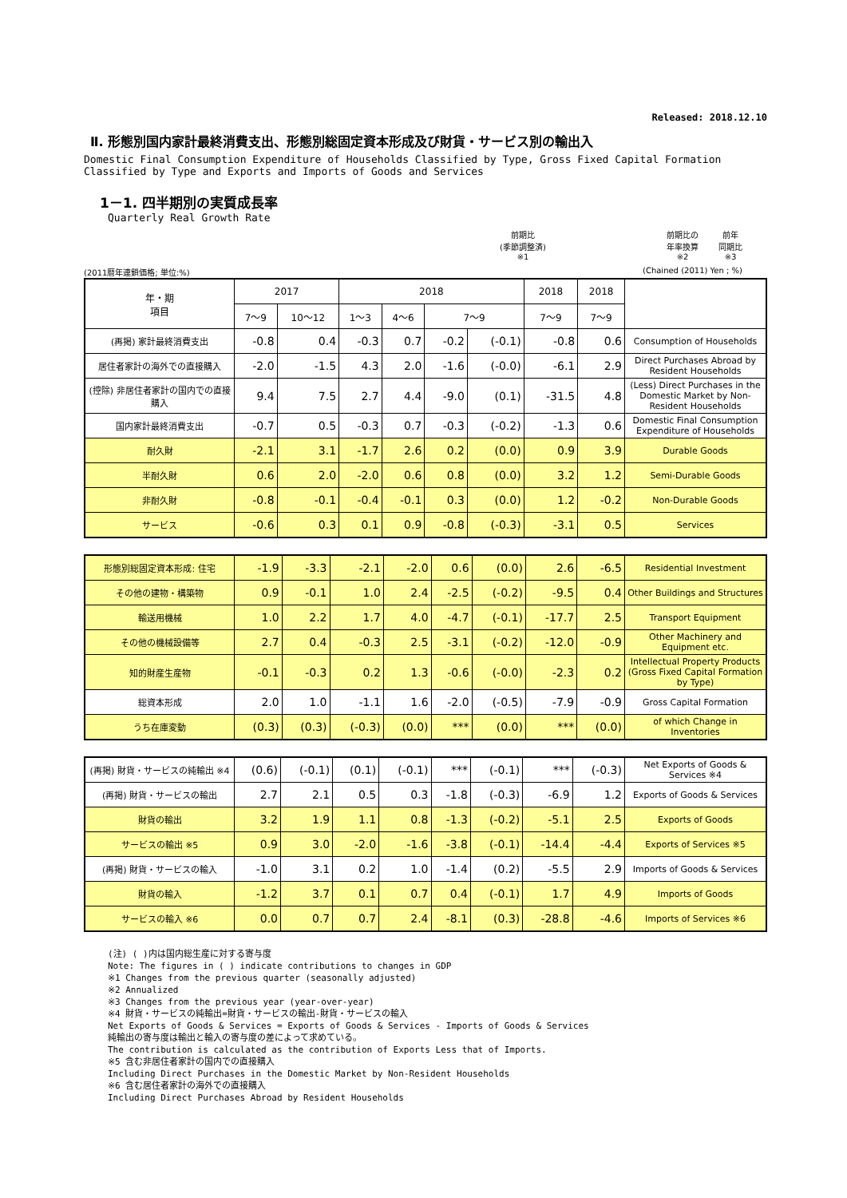Released: 2018.12.10
Ⅱ. 形態別国内家計最終消費支出、形態別総固定資本形成及び財貨・サービス別の輸出入
Domestic Final Consumption Expenditure of Households Classified by Type, Gross Fixed Capital Formation
Classified by Type and Exports and Imports of Goods and Services
1－1. 四半期別の実質成長率
Quarterly Real Growth Rate
前期比
(季節調整済)
※1 前期比の
年率換算
※2 前年
同期比
※3
(2011暦年連鎖価格; 単位:%) (Chained (2011) Yen ; %)
| 年・期 項目 | 2017 | | 2018 | | | | 2018 | 2018 | |
| --- | --- | --- | --- | --- | --- | --- | --- | --- | --- |
| | 7～9 | 10～12 | 1～3 | 4～6 | 7～9 | | 7～9 | 7～9 | |
| (再掲) 家計最終消費支出 | -0.8 | 0.4 | -0.3 | 0.7 | -0.2 | (-0.1) | -0.8 | 0.6 | Consumption of Households |
| 居住者家計の海外での直接購入 | -2.0 | -1.5 | 4.3 | 2.0 | -1.6 | (-0.0) | -6.1 | 2.9 | Direct Purchases Abroad by Resident Households |
| (控除) 非居住者家計の国内での直接購入 | 9.4 | 7.5 | 2.7 | 4.4 | -9.0 | (0.1) | -31.5 | 4.8 | (Less) Direct Purchases in the Domestic Market by Non-Resident Households |
| 国内家計最終消費支出 | -0.7 | 0.5 | -0.3 | 0.7 | -0.3 | (-0.2) | -1.3 | 0.6 | Domestic Final Consumption Expenditure of Households |
| 耐久財 | -2.1 | 3.1 | -1.7 | 2.6 | 0.2 | (0.0) | 0.9 | 3.9 | Durable Goods |
| 半耐久財 | 0.6 | 2.0 | -2.0 | 0.6 | 0.8 | (0.0) | 3.2 | 1.2 | Semi-Durable Goods |
| 非耐久財 | -0.8 | -0.1 | -0.4 | -0.1 | 0.3 | (0.0) | 1.2 | -0.2 | Non-Durable Goods |
| サービス | -0.6 | 0.3 | 0.1 | 0.9 | -0.8 | (-0.3) | -3.1 | 0.5 | Services |
| 形態別総固定資本形成: 住宅 | -1.9 | -3.3 | -2.1 | -2.0 | 0.6 | (0.0) | 2.6 | -6.5 | Residential Investment |
| その他の建物・構築物 | 0.9 | -0.1 | 1.0 | 2.4 | -2.5 | (-0.2) | -9.5 | 0.4 | Other Buildings and Structures |
| 輸送用機械 | 1.0 | 2.2 | 1.7 | 4.0 | -4.7 | (-0.1) | -17.7 | 2.5 | Transport Equipment |
| その他の機械設備等 | 2.7 | 0.4 | -0.3 | 2.5 | -3.1 | (-0.2) | -12.0 | -0.9 | Other Machinery and Equipment etc. |
| 知的財産生産物 | -0.1 | -0.3 | 0.2 | 1.3 | -0.6 | (-0.0) | -2.3 | 0.2 | Intellectual Property Products (Gross Fixed Capital Formation by Type) |
| 総資本形成 | 2.0 | 1.0 | -1.1 | 1.6 | -2.0 | (-0.5) | -7.9 | -0.9 | Gross Capital Formation |
| うち在庫変動 | (0.3) | (0.3) | (-0.3) | (0.0) | *** | (0.0) | *** | (0.0) | of which Change in Inventories |
| (再掲) 財貨・サービスの純輸出 ※4 | (0.6) | (-0.1) | (0.1) | (-0.1) | *** | (-0.1) | *** | (-0.3) | Net Exports of Goods & Services ※4 |
| (再掲) 財貨・サービスの輸出 | 2.7 | 2.1 | 0.5 | 0.3 | -1.8 | (-0.3) | -6.9 | 1.2 | Exports of Goods & Services |
| 財貨の輸出 | 3.2 | 1.9 | 1.1 | 0.8 | -1.3 | (-0.2) | -5.1 | 2.5 | Exports of Goods |
| サービスの輸出 ※5 | 0.9 | 3.0 | -2.0 | -1.6 | -3.8 | (-0.1) | -14.4 | -4.4 | Exports of Services ※5 |
| (再掲) 財貨・サービスの輸入 | -1.0 | 3.1 | 0.2 | 1.0 | -1.4 | (0.2) | -5.5 | 2.9 | Imports of Goods & Services |
| 財貨の輸入 | -1.2 | 3.7 | 0.1 | 0.7 | 0.4 | (-0.1) | 1.7 | 4.9 | Imports of Goods |
| サービスの輸入 ※6 | 0.0 | 0.7 | 0.7 | 2.4 | -8.1 | (0.3) | -28.8 | -4.6 | Imports of Services ※6 |
(注) ( )内は国内総生産に対する寄与度
Note: The figures in ( ) indicate contributions to changes in GDP
※1 Changes from the previous quarter (seasonally adjusted)
※2 Annualized
※3 Changes from the previous year (year-over-year)
※4 財貨・サービスの純輸出=財貨・サービスの輸出-財貨・サービスの輸入
Net Exports of Goods & Services = Exports of Goods & Services - Imports of Goods & Services
純輸出の寄与度は輸出と輸入の寄与度の差によって求めている。
The contribution is calculated as the contribution of Exports Less that of Imports.
※5 含む非居住者家計の国内での直接購入
Including Direct Purchases in the Domestic Market by Non-Resident Households
※6 含む居住者家計の海外での直接購入
Including Direct Purchases Abroad by Resident Households